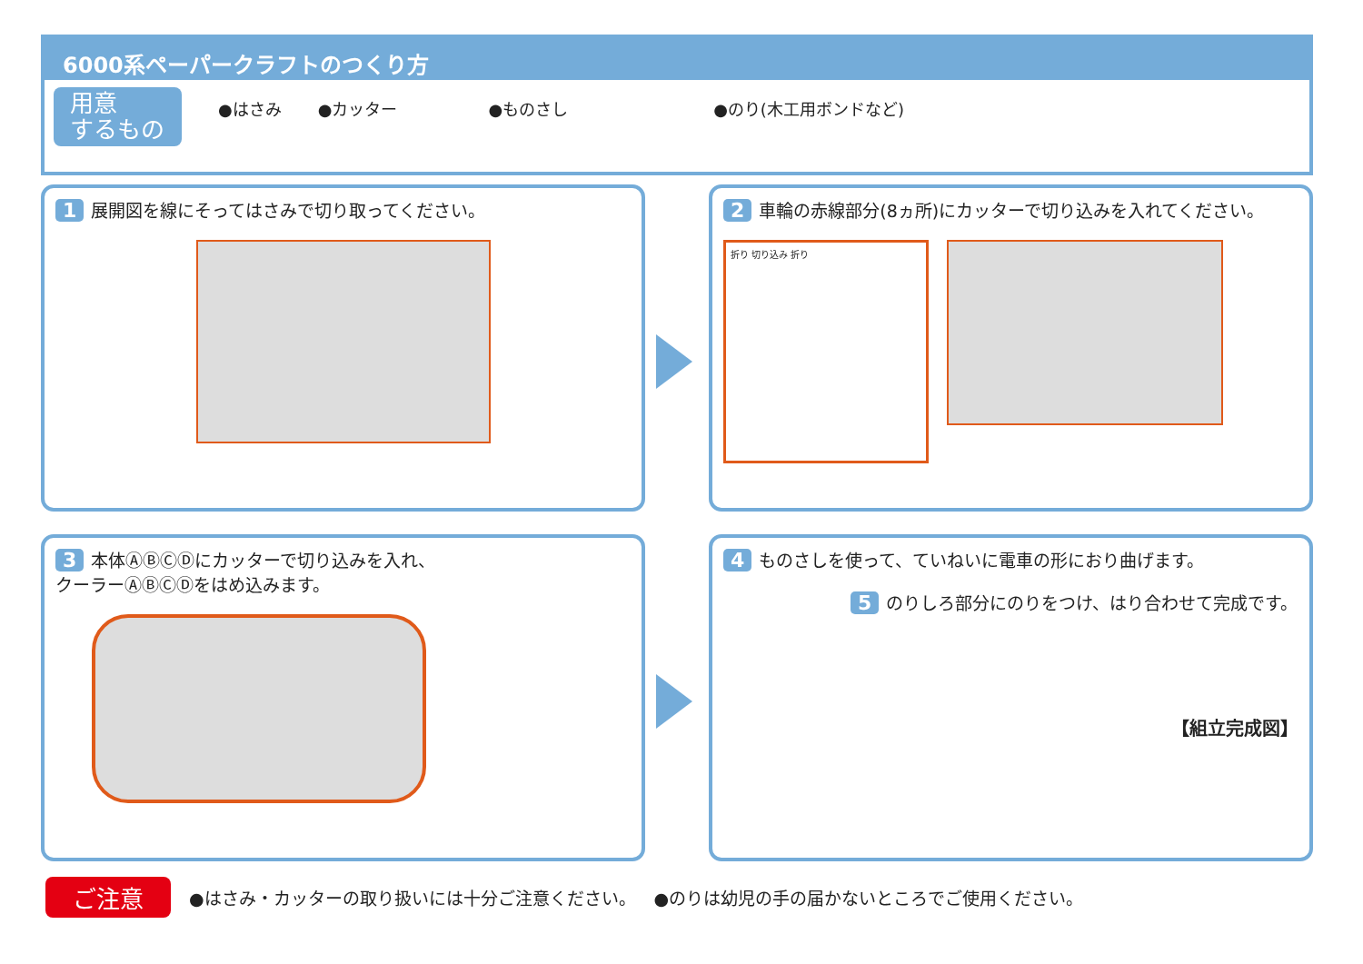6000系ペーパークラフトのつくり方
用意
するもの
●はさみ ●カッター ●ものさし ●のり(木工用ボンドなど)
1 展開図を線にそってはさみで切り取ってください。
2 車輪の赤線部分(8ヵ所)にカッターで切り込みを入れてください。
折り 切り込み 折り
3 本体ⒶⒷⒸⒹにカッターで切り込みを入れ、
クーラーⒶⒷⒸⒹをはめ込みます。
4 ものさしを使って、ていねいに電車の形におり曲げます。
5 のりしろ部分にのりをつけ、はり合わせて完成です。
【組立完成図】
ご注意 ●はさみ・カッターの取り扱いには十分ご注意ください。 ●のりは幼児の手の届かないところでご使用ください。